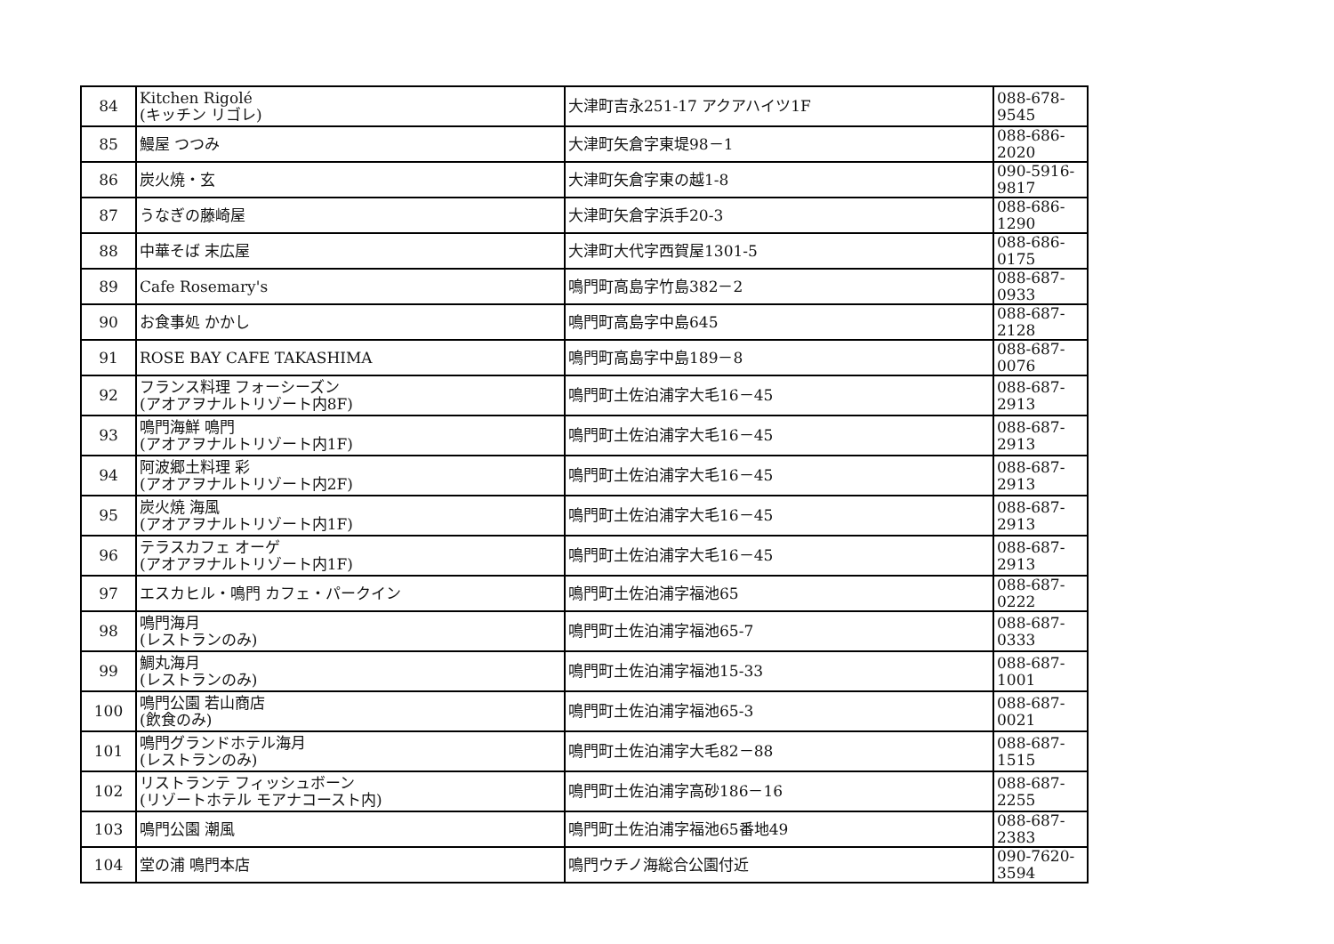| 84 | Kitchen Rigolé (キッチン リゴレ) | 大津町吉永251-17 アクアハイツ1F | 088-678-9545 |
| 85 | 鰻屋 つつみ | 大津町矢倉字東堤98－1 | 088-686-2020 |
| 86 | 炭火焼・玄 | 大津町矢倉字東の越1-8 | 090-5916-9817 |
| 87 | うなぎの藤崎屋 | 大津町矢倉字浜手20-3 | 088-686-1290 |
| 88 | 中華そば 末広屋 | 大津町大代字西賀屋1301-5 | 088-686-0175 |
| 89 | Cafe Rosemary's | 鳴門町高島字竹島382－2 | 088-687-0933 |
| 90 | お食事処 かかし | 鳴門町高島字中島645 | 088-687-2128 |
| 91 | ROSE BAY CAFE TAKASHIMA | 鳴門町高島字中島189－8 | 088-687-0076 |
| 92 | フランス料理 フォーシーズン (アオアヲナルトリゾート内8F) | 鳴門町土佐泊浦字大毛16－45 | 088-687-2913 |
| 93 | 鳴門海鮮 鳴門 (アオアヲナルトリゾート内1F) | 鳴門町土佐泊浦字大毛16－45 | 088-687-2913 |
| 94 | 阿波郷土料理 彩 (アオアヲナルトリゾート内2F) | 鳴門町土佐泊浦字大毛16－45 | 088-687-2913 |
| 95 | 炭火焼 海風 (アオアヲナルトリゾート内1F) | 鳴門町土佐泊浦字大毛16－45 | 088-687-2913 |
| 96 | テラスカフェ オーゲ (アオアヲナルトリゾート内1F) | 鳴門町土佐泊浦字大毛16－45 | 088-687-2913 |
| 97 | エスカヒル・鳴門 カフェ・パークイン | 鳴門町土佐泊浦字福池65 | 088-687-0222 |
| 98 | 鳴門海月 (レストランのみ) | 鳴門町土佐泊浦字福池65-7 | 088-687-0333 |
| 99 | 鯛丸海月 (レストランのみ) | 鳴門町土佐泊浦字福池15-33 | 088-687-1001 |
| 100 | 鳴門公園 若山商店 (飲食のみ) | 鳴門町土佐泊浦字福池65-3 | 088-687-0021 |
| 101 | 鳴門グランドホテル海月 (レストランのみ) | 鳴門町土佐泊浦字大毛82－88 | 088-687-1515 |
| 102 | リストランテ フィッシュボーン (リゾートホテル モアナコースト内) | 鳴門町土佐泊浦字高砂186－16 | 088-687-2255 |
| 103 | 鳴門公園 潮風 | 鳴門町土佐泊浦字福池65番地49 | 088-687-2383 |
| 104 | 堂の浦 鳴門本店 | 鳴門ウチノ海総合公園付近 | 090-7620-3594 |